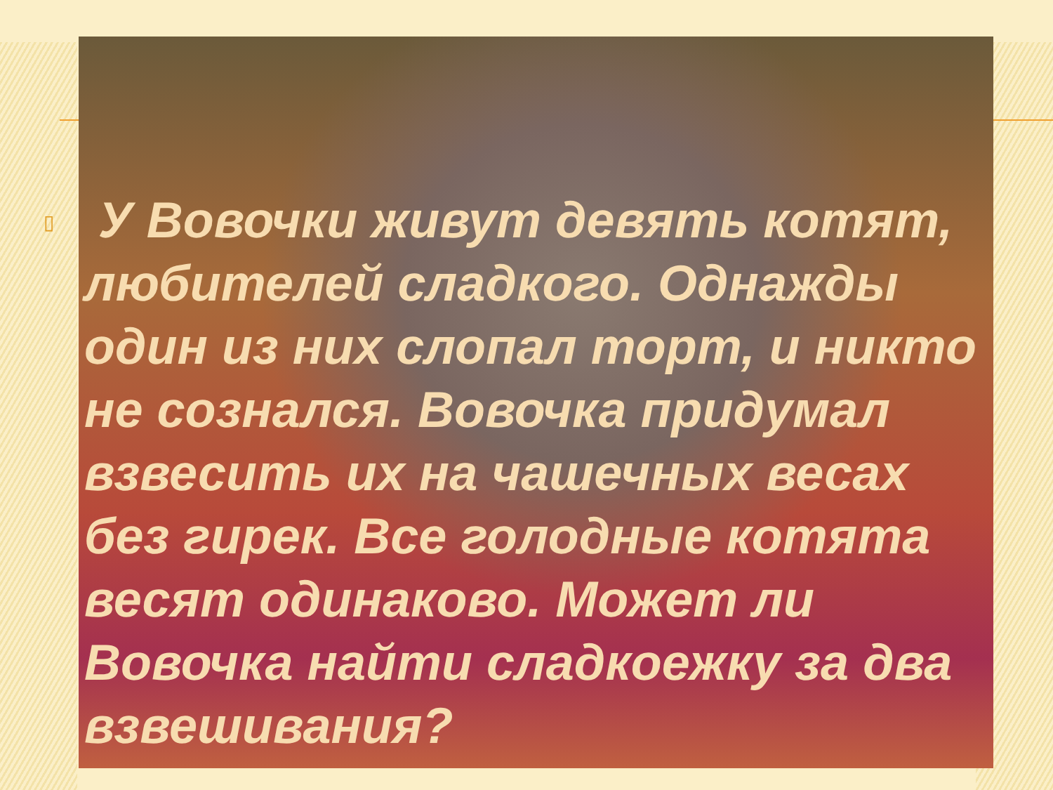▯
У Вовочки живут девять котят, любителей сладкого. Однажды один из них слопал торт, и никто не сознался. Вовочка придумал взвесить их на чашечных весах без гирек. Все голодные котята весят одинаково. Может ли Вовочка найти сладкоежку за два взвешивания?